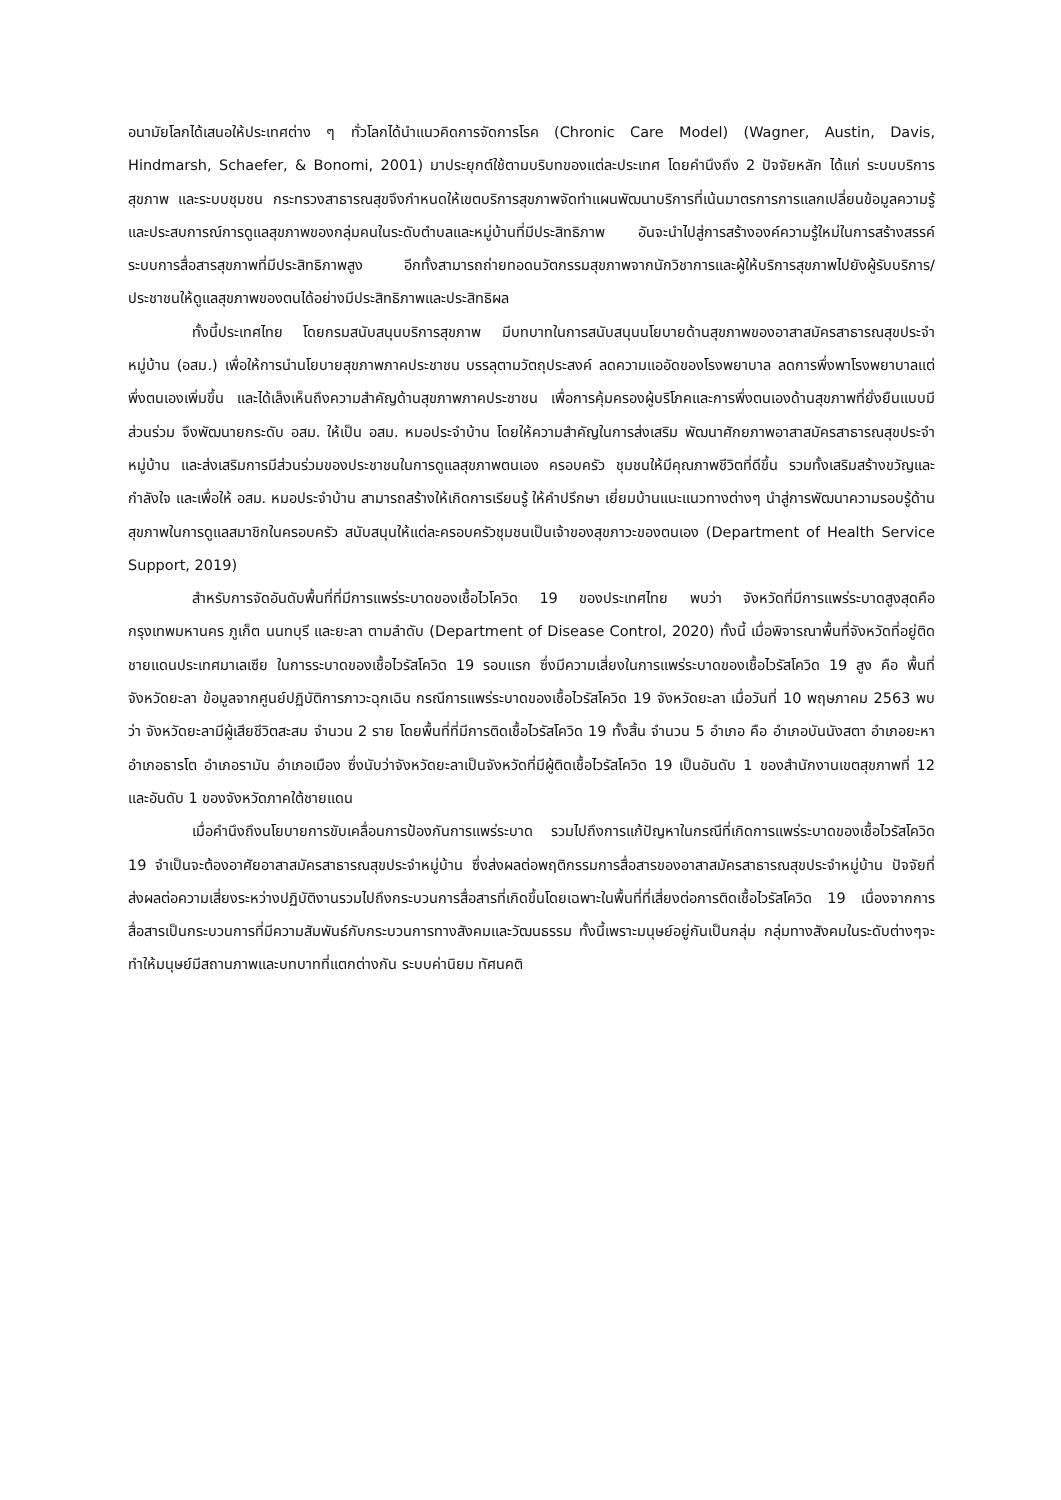อนามัยโลกได้เสนอให้ประเทศต่าง ๆ ทั่วโลกได้นำแนวคิดการจัดการโรค (Chronic Care Model) (Wagner, Austin, Davis, Hindmarsh, Schaefer, & Bonomi, 2001) มาประยุกต์ใช้ตามบริบทของแต่ละประเทศ โดยคำนึงถึง 2 ปัจจัยหลัก ได้แก่ ระบบบริการสุขภาพ และระบบชุมชน กระทรวงสาธารณสุขจึงกำหนดให้เขตบริการสุขภาพจัดทำแผนพัฒนาบริการที่เน้นมาตรการการแลกเปลี่ยนข้อมูลความรู้และประสบการณ์การดูแลสุขภาพของกลุ่มคนในระดับตำบลและหมู่บ้านที่มีประสิทธิภาพ อันจะนำไปสู่การสร้างองค์ความรู้ใหม่ในการสร้างสรรค์ระบบการสื่อสารสุขภาพที่มีประสิทธิภาพสูง อีกทั้งสามารถถ่ายทอดนวัตกรรมสุขภาพจากนักวิชาการและผู้ให้บริการสุขภาพไปยังผู้รับบริการ/ประชาชนให้ดูแลสุขภาพของตนได้อย่างมีประสิทธิภาพและประสิทธิผล
ทั้งนี้ประเทศไทย โดยกรมสนับสนุนบริการสุขภาพ มีบทบาทในการสนับสนุนนโยบายด้านสุขภาพของอาสาสมัครสาธารณสุขประจำหมู่บ้าน (อสม.) เพื่อให้การนำนโยบายสุขภาพภาคประชาชน บรรลุตามวัตถุประสงค์ ลดความแออัดของโรงพยาบาล ลดการพึ่งพาโรงพยาบาลแต่พึ่งตนเองเพิ่มขึ้น และได้เล็งเห็นถึงความสำคัญด้านสุขภาพภาคประชาชน เพื่อการคุ้มครองผู้บริโภคและการพึ่งตนเองด้านสุขภาพที่ยั่งยืนแบบมีส่วนร่วม จึงพัฒนายกระดับ อสม. ให้เป็น อสม. หมอประจำบ้าน โดยให้ความสำคัญในการส่งเสริม พัฒนาศักยภาพอาสาสมัครสาธารณสุขประจำหมู่บ้าน และส่งเสริมการมีส่วนร่วมของประชาชนในการดูแลสุขภาพตนเอง ครอบครัว ชุมชนให้มีคุณภาพชีวิตที่ดีขึ้น รวมทั้งเสริมสร้างขวัญและกำลังใจ และเพื่อให้ อสม. หมอประจำบ้าน สามารถสร้างให้เกิดการเรียนรู้ ให้คำปรึกษา เยี่ยมบ้านแนะแนวทางต่างๆ นำสู่การพัฒนาความรอบรู้ด้านสุขภาพในการดูแลสมาชิกในครอบครัว สนับสนุนให้แต่ละครอบครัวชุมชนเป็นเจ้าของสุขภาวะของตนเอง (Department of Health Service Support, 2019)
สำหรับการจัดอันดับพื้นที่ที่มีการแพร่ระบาดของเชื้อไวโควิด 19 ของประเทศไทย พบว่า จังหวัดที่มีการแพร่ระบาดสูงสุดคือ กรุงเทพมหานคร ภูเก็ต นนทบุรี และยะลา ตามลำดับ (Department of Disease Control, 2020) ทั้งนี้ เมื่อพิจารณาพื้นที่จังหวัดที่อยู่ติดชายแดนประเทศมาเลเซีย ในการระบาดของเชื้อไวรัสโควิด 19 รอบแรก ซึ่งมีความเสี่ยงในการแพร่ระบาดของเชื้อไวรัสโควิด 19 สูง คือ พื้นที่จังหวัดยะลา ข้อมูลจากศูนย์ปฏิบัติการภาวะฉุกเฉิน กรณีการแพร่ระบาดของเชื้อไวรัสโควิด 19 จังหวัดยะลา เมื่อวันที่ 10 พฤษภาคม 2563 พบว่า จังหวัดยะลามีผู้เสียชีวิตสะสม จำนวน 2 ราย โดยพื้นที่ที่มีการติดเชื้อไวรัสโควิด 19 ทั้งสิ้น จำนวน 5 อำเภอ คือ อำเภอบันนังสตา อำเภอยะหา อำเภอธารโต อำเภอรามัน อำเภอเมือง ซึ่งนับว่าจังหวัดยะลาเป็นจังหวัดที่มีผู้ติดเชื้อไวรัสโควิด 19 เป็นอันดับ 1 ของสำนักงานเขตสุขภาพที่ 12 และอันดับ 1 ของจังหวัดภาคใต้ชายแดน
เมื่อคำนึงถึงนโยบายการขับเคลื่อนการป้องกันการแพร่ระบาด รวมไปถึงการแก้ปัญหาในกรณีที่เกิดการแพร่ระบาดของเชื้อไวรัสโควิด 19 จำเป็นจะต้องอาศัยอาสาสมัครสาธารณสุขประจำหมู่บ้าน ซึ่งส่งผลต่อพฤติกรรมการสื่อสารของอาสาสมัครสาธารณสุขประจำหมู่บ้าน ปัจจัยที่ส่งผลต่อความเสี่ยงระหว่างปฏิบัติงานรวมไปถึงกระบวนการสื่อสารที่เกิดขึ้นโดยเฉพาะในพื้นที่ที่เสี่ยงต่อการติดเชื้อไวรัสโควิด 19 เนื่องจากการสื่อสารเป็นกระบวนการที่มีความสัมพันธ์กับกระบวนการทางสังคมและวัฒนธรรม ทั้งนี้เพราะมนุษย์อยู่กันเป็นกลุ่ม กลุ่มทางสังคมในระดับต่างๆจะทำให้มนุษย์มีสถานภาพและบทบาทที่แตกต่างกัน ระบบค่านิยม ทัศนคติ